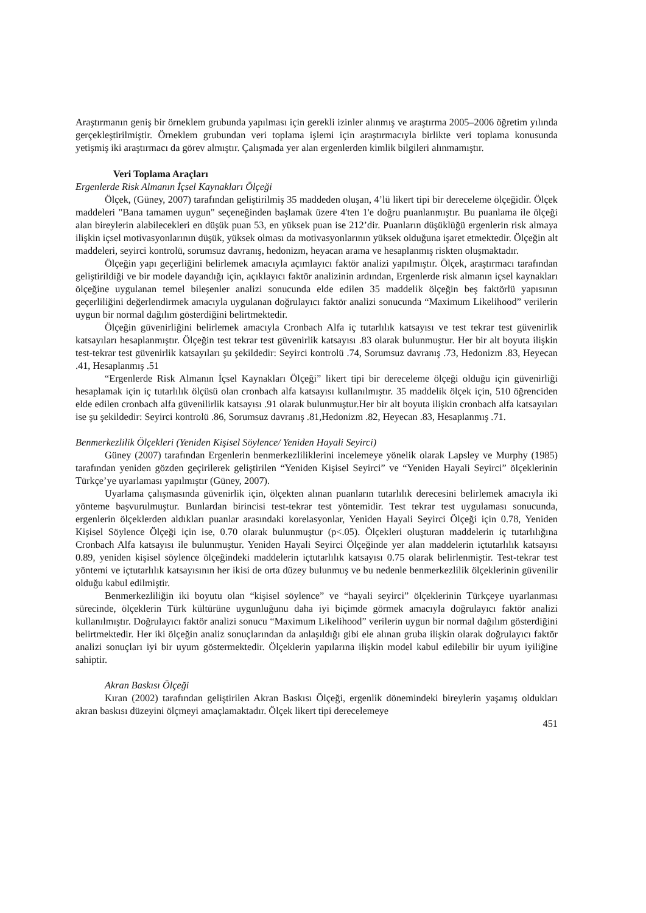Araştırmanın geniş bir örneklem grubunda yapılması için gerekli izinler alınmış ve araştırma 2005–2006 öğretim yılında gerçekleştirilmiştir. Örneklem grubundan veri toplama işlemi için araştırmacıyla birlikte veri toplama konusunda yetişmiş iki araştırmacı da görev almıştır. Çalışmada yer alan ergenlerden kimlik bilgileri alınmamıştır.
Veri Toplama Araçları
Ergenlerde Risk Almanın İçsel Kaynakları Ölçeği
Ölçek, (Güney, 2007) tarafından geliştirilmiş 35 maddeden oluşan, 4’lü likert tipi bir dereceleme ölçeğidir. Ölçek maddeleri "Bana tamamen uygun" seçeneğinden başlamak üzere 4'ten 1'e doğru puanlanmıştır. Bu puanlama ile ölçeği alan bireylerin alabilecekleri en düşük puan 53, en yüksek puan ise 212’dir. Puanların düşüklüğü ergenlerin risk almaya ilişkin içsel motivasyonlarının düşük, yüksek olması da motivasyonlarının yüksek olduğuna işaret etmektedir. Ölçeğin alt maddeleri, seyirci kontrolü, sorumsuz davranış, hedonizm, heyacan arama ve hesaplanmış riskten oluşmaktadır.
Ölçeğin yapı geçerliğini belirlemek amacıyla açımlayıcı faktör analizi yapılmıştır. Ölçek, araştırmacı tarafından geliştirildiği ve bir modele dayandığı için, açıklayıcı faktör analizinin ardından, Ergenlerde risk almanın içsel kaynakları ölçeğine uygulanan temel bileşenler analizi sonucunda elde edilen 35 maddelik ölçeğin beş faktörlü yapısının geçerliliğini değerlendirmek amacıyla uygulanan doğrulayıcı faktör analizi sonucunda “Maximum Likelihood” verilerin uygun bir normal dağılım gösterdiğini belirtmektedir.
Ölçeğin güvenirliğini belirlemek amacıyla Cronbach Alfa iç tutarlılık katsayısı ve test tekrar test güvenirlik katsayıları hesaplanmıştır. Ölçeğin test tekrar test güvenirlik katsayısı .83 olarak bulunmuştur. Her bir alt boyuta ilişkin test-tekrar test güvenirlik katsayıları şu şekildedir: Seyirci kontrolü .74, Sorumsuz davranış .73, Hedonizm .83, Heyecan .41, Hesaplanmış .51
“Ergenlerde Risk Almanın İçsel Kaynakları Ölçeği” likert tipi bir dereceleme ölçeği olduğu için güvenirliği hesaplamak için iç tutarlılık ölçüsü olan cronbach alfa katsayısı kullanılmıştır. 35 maddelik ölçek için, 510 öğrenciden elde edilen cronbach alfa güvenilirlik katsayısı .91 olarak bulunmuştur.Her bir alt boyuta ilişkin cronbach alfa katsayıları ise şu şekildedir: Seyirci kontrolü .86, Sorumsuz davranış .81,Hedonizm .82, Heyecan .83, Hesaplanmış .71.
Benmerkezlilik Ölçekleri (Yeniden Kişisel Söylence/ Yeniden Hayali Seyirci)
Güney (2007) tarafından Ergenlerin benmerkezliliklerini incelemeye yönelik olarak Lapsley ve Murphy (1985) tarafından yeniden gözden geçirilerek geliştirilen “Yeniden Kişisel Seyirci” ve “Yeniden Hayali Seyirci” ölçeklerinin Türkçe’ye uyarlaması yapılmıştır (Güney, 2007).
Uyarlama çalışmasında güvenirlik için, ölçekten alınan puanların tutarlılık derecesini belirlemek amacıyla iki yönteme başvurulmuştur. Bunlardan birincisi test-tekrar test yöntemidir. Test tekrar test uygulaması sonucunda, ergenlerin ölçeklerden aldıkları puanlar arasındaki korelasyonlar, Yeniden Hayali Seyirci Ölçeği için 0.78, Yeniden Kişisel Söylence Ölçeği için ise, 0.70 olarak bulunmuştur (p<.05). Ölçekleri oluşturan maddelerin iç tutarlılığına Cronbach Alfa katsayısı ile bulunmuştur. Yeniden Hayali Seyirci Ölçeğinde yer alan maddelerin içtutarlılık katsayısı 0.89, yeniden kişisel söylence ölçeğindeki maddelerin içtutarlılık katsayısı 0.75 olarak belirlenmiştir. Test-tekrar test yöntemi ve içtutarlılık katsayısının her ikisi de orta düzey bulunmuş ve bu nedenle benmerkezlilik ölçeklerinin güvenilir olduğu kabul edilmiştir.
Benmerkezliliğin iki boyutu olan “kişisel söylence” ve “hayali seyirci” ölçeklerinin Türkçeye uyarlanması sürecinde, ölçeklerin Türk kültürüne uygunluğunu daha iyi biçimde görmek amacıyla doğrulayıcı faktör analizi kullanılmıştır. Doğrulayıcı faktör analizi sonucu “Maximum Likelihood” verilerin uygun bir normal dağılım gösterdiğini belirtmektedir. Her iki ölçeğin analiz sonuçlarından da anlaşıldığı gibi ele alınan gruba ilişkin olarak doğrulayıcı faktör analizi sonuçları iyi bir uyum göstermektedir. Ölçeklerin yapılarına ilişkin model kabul edilebilir bir uyum iyiliğine sahiptir.
Akran Baskısı Ölçeği
Kıran (2002) tarafından geliştirilen Akran Baskısı Ölçeği, ergenlik dönemindeki bireylerin yaşamış oldukları akran baskısı düzeyini ölçmeyi amaçlamaktadır. Ölçek likert tipi derecelemeye
451